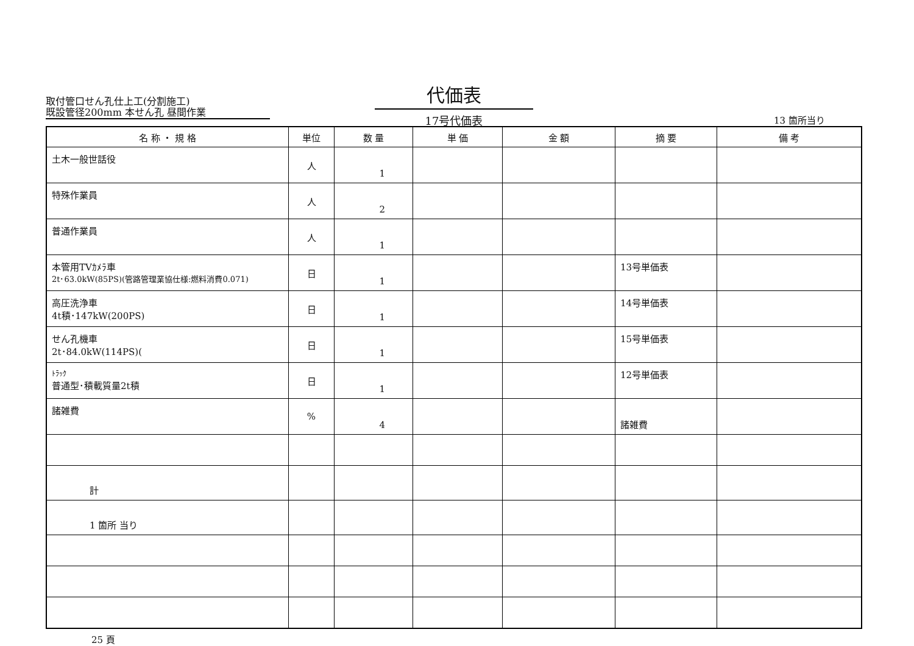取付管口せん孔仕上工(分割施工)
既設管径200mm 本せん孔 昼間作業
代価表
17号代価表
13 箇所当り
| 名 称 ・ 規 格 | 単位 | 数 量 | 単 価 | 金 額 | 摘 要 | 備 考 |
| --- | --- | --- | --- | --- | --- | --- |
| 土木一般世話役 | 人 | 1 | | | | |
| 特殊作業員 | 人 | 2 | | | | |
| 普通作業員 | 人 | 1 | | | | |
| 本管用TVｶﾒﾗ車 2t･63.0kW(85PS)(管路管理業協仕様:燃料消費0.071) | 日 | 1 | | | 13号単価表 | |
| 高圧洗浄車 4t積･147kW(200PS) | 日 | 1 | | | 14号単価表 | |
| せん孔機車 2t･84.0kW(114PS)( | 日 | 1 | | | 15号単価表 | |
| ﾄﾗｯｸ 普通型･積載質量2t積 | 日 | 1 | | | 12号単価表 | |
| 諸雑費 | % | 4 | | | 諸雑費 | |
| 計 | | | | | | |
| 1 箇所 当り | | | | | | |
25 頁